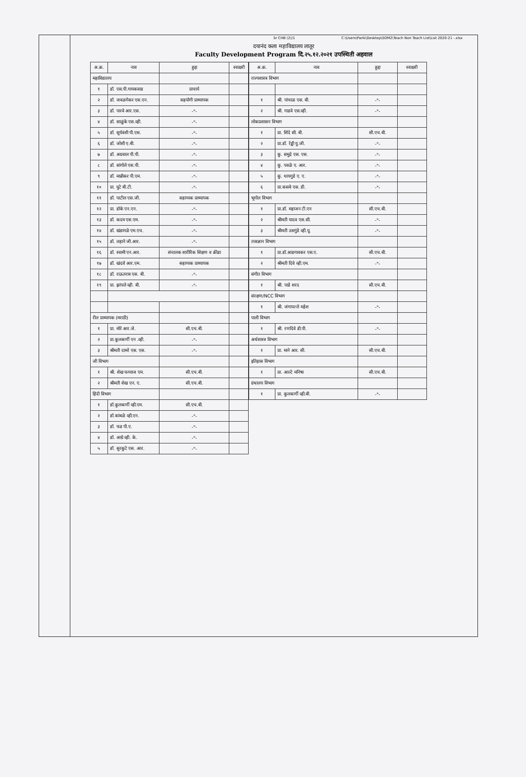Sr CHB (2)/1 C:\Users\Parik\Desktop\SOM2\Teach Non Teach List\List 2020-21 -.xlsx
दयानंद कला महाविद्यालय लातूर
Faculty Development Program दि.२५.१२.२०२१ उपस्थिती अहवाल
| अ.क्र. | नाव | हुद्दा | स्वाक्षरी |
| --- | --- | --- | --- |
| महाविद्यालय | | | |
| १ | डॉ. एस.पी.गायकवाड | प्राचार्य | |
| २ | डॉ. जवळगेकर एस.एन. | सहयोगी प्राध्यापक | |
| ३ | डॉ. पारवे आर.एस. | -"- | |
| ४ | डॉ. साळुंके एस.व्ही. | -"- | |
| ५ | डॉ. सूर्यवंशी पी.एस. | -"- | |
| ६ | डॉ. जोशी ए.बी. | -"- | |
| ७ | डॉ. अग्रवाल पी.पी. | -"- | |
| ८ | डॉ. सांगोले एस.पी. | -"- | |
| ९ | डॉ. मान्नीकर पी.एम. | -"- | |
| १० | प्रा. घुटे बी.टी. | -"- | |
| ११ | डॉ. पाटील एस.जी. | सहाय्यक प्राध्यापक | |
| १२ | प्रा. डोके एन.एन. | -"- | |
| १३ | डॉ. कदम एस.एम. | -"- | |
| १४ | डॉ. खंडागळे एम.एच. | -"- | |
| १५ | डॉ. लहाने जी.आर. | -"- | |
| १६ | डॉ. स्वामी एन.आर. | संचालक शारीरिक शिक्षण व क्रीडा | |
| १७ | डॉ. खंदारे आर.एम. | सहाय्यक प्राध्यापक | |
| १८ | डॉ. राऊतराव एस. बी. | -"- | |
| १९ | प्रा. झांपले व्ही. बी. | -"- | |
| रील प्राध्यापक (मराठी) | | | |
| १ | प्रा. मोरे आर.जे. | सी.एच.बी. | |
| २ | प्रा.कुलकर्णी एन .व्ही. | -"- | |
| ३ | श्रीमती दामरे एस. एस. | -"- | |
| जी विभाग | | | |
| १ | श्री. शेख फय्याज एम. | सी.एच.बी. | |
| २ | श्रीमती शेख एन. ए. | सी.एच.बी. | |
| हिंदी विभाग | | | |
| १ | डॉ.कुलकर्णी व्ही.एम. | सी.एच.बी. | |
| २ | डॉ.कांबळे व्ही.एन. | -"- | |
| ३ | डॉ. फड पी.ए. | -"- | |
| ४ | डॉ. आग्रे व्ही. के. | -"- | |
| ५ | डॉ. सुरकुटे एस. आर. | -"- | |
| अ.क्र. | नाव | हुद्दा | स्वाक्षरी |
| --- | --- | --- | --- |
| राज्यशास्त्र विभाग | | | |
| १ | श्री. पांचाळ एस. बी. | -"- | |
| २ | श्री. गाडवे एस.व्ही. | -"- | |
| लोकप्रशासन विभाग | | | |
| १ | प्रा. शिंदे सी. बी. | सी.एच.बी. | |
| २ | प्रा.डॉ. रेड्डी यु.जी. | -"- | |
| ३ | कु. समुद्रे एस. एस. | -"- | |
| ४ | कु. पवळे ए. आर. | -"- | |
| ५ | कु. धायगुडे ए. ए. | -"- | |
| ६ | प्रा.कसबे एस. डी. | -"- | |
| भूगोल विभाग | | | |
| १ | प्रा.डॉ. महाजन टी.एन | सी.एच.बी. | |
| २ | श्रीमती यादव एस.सी. | -"- | |
| ३ | श्रीमती उसगुंडे व्ही.यू. | -"- | |
| तत्त्वज्ञान विभाग | | | |
| १ | प्रा.डॉ.आडगावकर एस.ए. | सी.एच.बी. | |
| २ | श्रीमती दिवे व्ही.एम. | -"- | |
| संगीत विभाग | | | |
| १ | श्री. पाडे शरद | सी.एच.बी. | |
| संरक्षण/NCC विभाग | | | |
| १ | श्री. जंगापल्ले महेश | -"- | |
| पाली विभाग | | | |
| १ | श्री. रणदिवे डी.पी. | -"- | |
| अर्थशास्त्र विभाग | | | |
| १ | प्रा. माने आर. सी. | सी.एच.बी. | |
| इतिहास विभाग | | | |
| १ | प्रा. आल्टे मनिषा | सी.एच.बी. | |
| ग्रंथालय विभाग | | | |
| १ | प्रा. कुलकर्णी व्ही.बी. | -"- | |